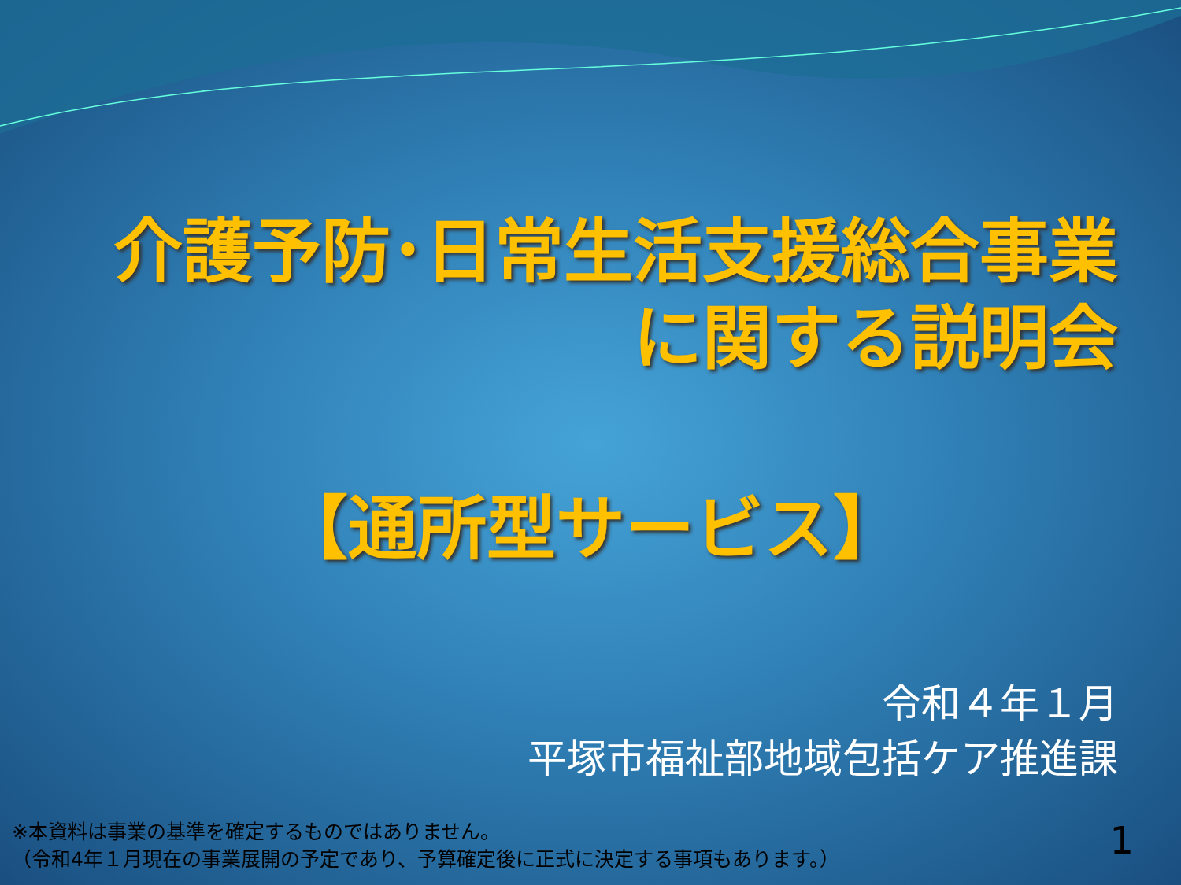介護予防･日常生活支援総合事業
に関する説明会
【通所型サービス】
令和４年１月
平塚市福祉部地域包括ケア推進課
※本資料は事業の基準を確定するものではありません。
（令和4年１月現在の事業展開の予定であり、予算確定後に正式に決定する事項もあります。）
1